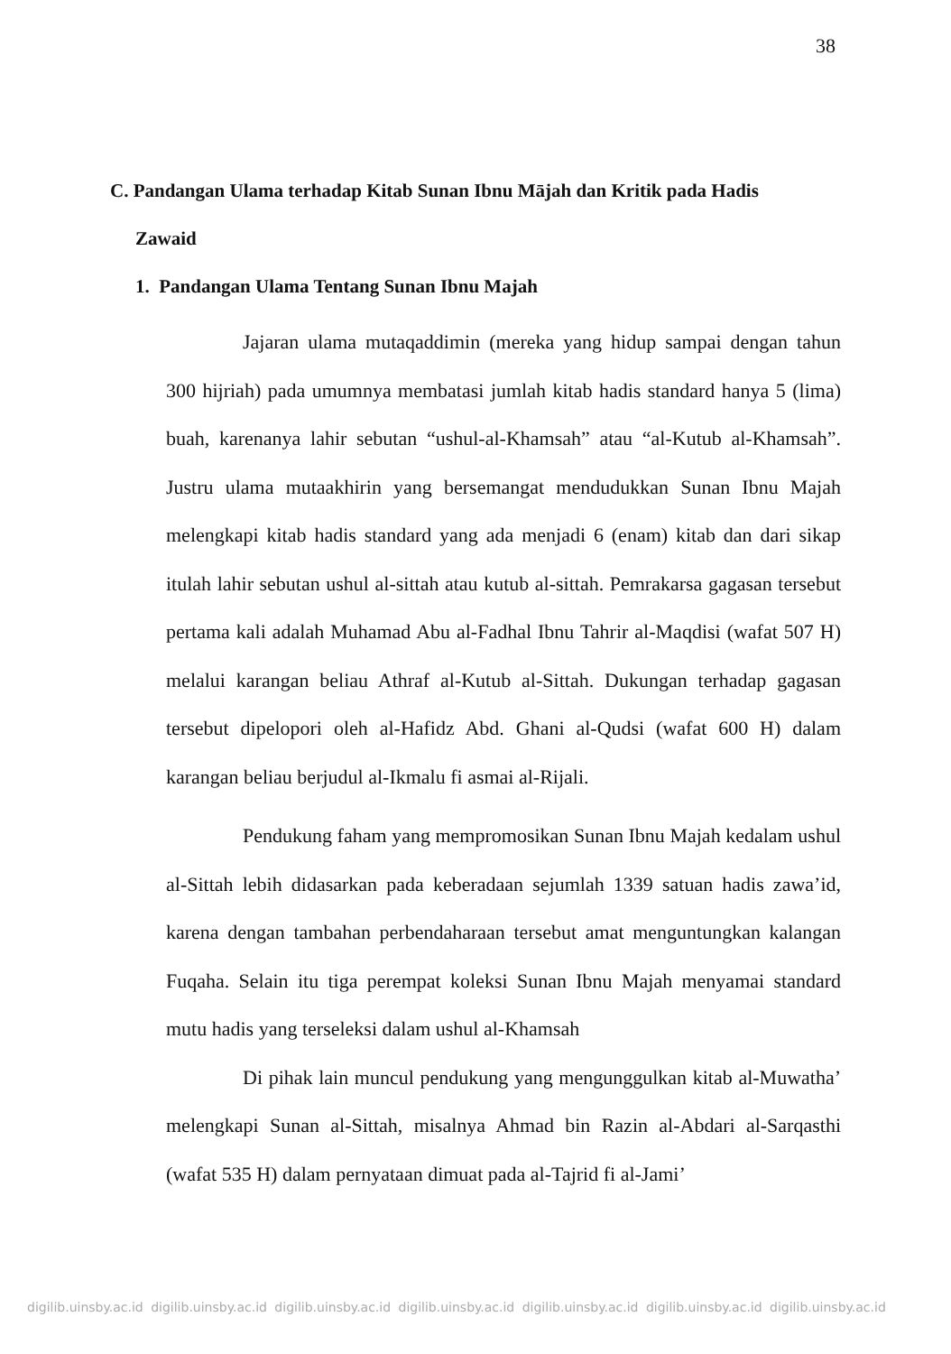38
C. Pandangan Ulama terhadap Kitab Sunan Ibnu Mājah dan Kritik pada Hadis
Zawaid
1. Pandangan Ulama Tentang Sunan Ibnu Majah
Jajaran ulama mutaqaddimin (mereka yang hidup sampai dengan tahun 300 hijriah) pada umumnya membatasi jumlah kitab hadis standard hanya 5 (lima) buah, karenanya lahir sebutan “ushul-al-Khamsah” atau “al-Kutub al-Khamsah”. Justru ulama mutaakhirin yang bersemangat mendudukkan Sunan Ibnu Majah melengkapi kitab hadis standard yang ada menjadi 6 (enam) kitab dan dari sikap itulah lahir sebutan ushul al-sittah atau kutub al-sittah. Pemrakarsa gagasan tersebut pertama kali adalah Muhamad Abu al-Fadhal Ibnu Tahrir al-Maqdisi (wafat 507 H) melalui karangan beliau Athraf al-Kutub al-Sittah. Dukungan terhadap gagasan tersebut dipelopori oleh al-Hafidz Abd. Ghani al-Qudsi (wafat 600 H) dalam karangan beliau berjudul al-Ikmalu fi asmai al-Rijali.
Pendukung faham yang mempromosikan Sunan Ibnu Majah kedalam ushul al-Sittah lebih didasarkan pada keberadaan sejumlah 1339 satuan hadis zawa’id, karena dengan tambahan perbendaharaan tersebut amat menguntungkan kalangan Fuqaha. Selain itu tiga perempat koleksi Sunan Ibnu Majah menyamai standard mutu hadis yang terseleksi dalam ushul al-Khamsah
Di pihak lain muncul pendukung yang mengunggulkan kitab al-Muwatha’ melengkapi Sunan al-Sittah, misalnya Ahmad bin Razin al-Abdari al-Sarqasthi (wafat 535 H) dalam pernyataan dimuat pada al-Tajrid fi al-Jami’
digilib.uinsby.ac.id digilib.uinsby.ac.id digilib.uinsby.ac.id digilib.uinsby.ac.id digilib.uinsby.ac.id digilib.uinsby.ac.id digilib.uinsby.ac.id